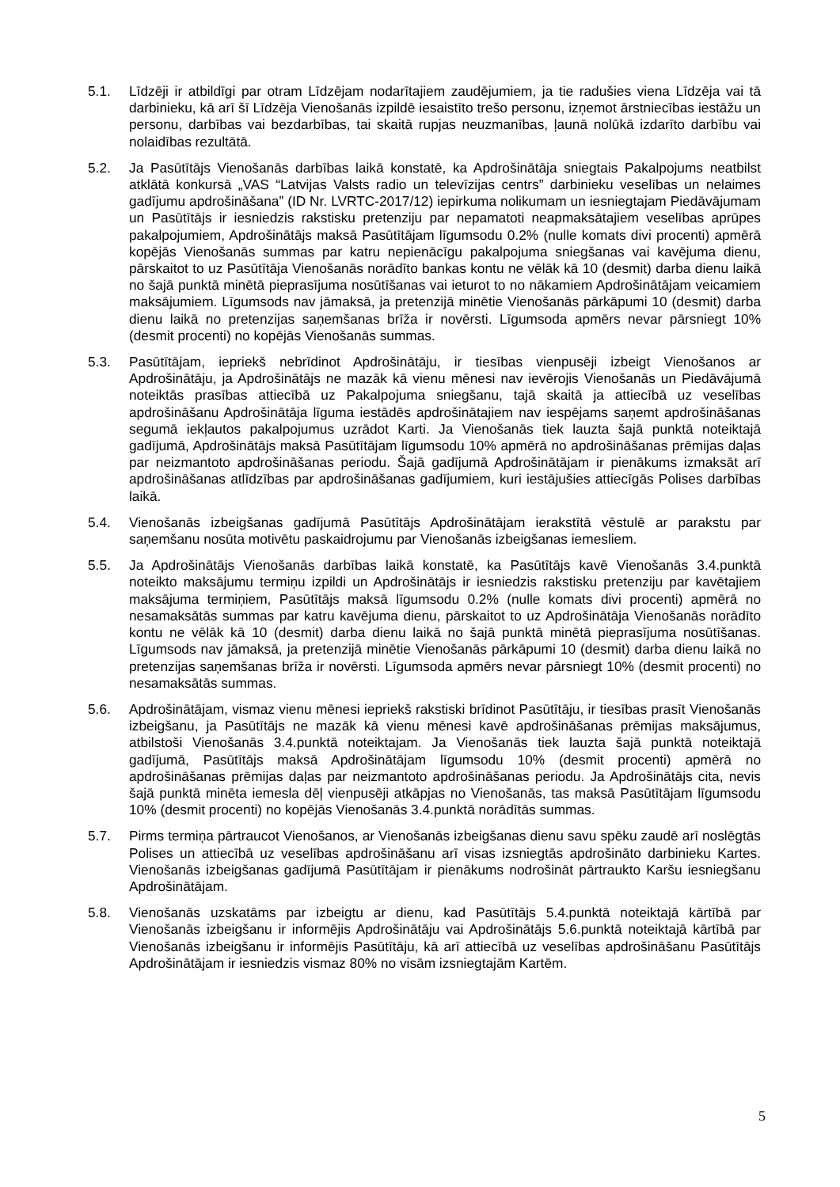5.1. Līdzēji ir atbildīgi par otram Līdzējam nodarītajiem zaudējumiem, ja tie radušies viena Līdzēja vai tā darbinieku, kā arī šī Līdzēja Vienošanās izpildē iesaistīto trešo personu, izņemot ārstniecības iestāžu un personu, darbības vai bezdarbības, tai skaitā rupjas neuzmanības, ļaunā nolūkā izdarīto darbību vai nolaidības rezultātā.
5.2. Ja Pasūtītājs Vienošanās darbības laikā konstatē, ka Apdrošinātāja sniegtais Pakalpojums neatbilst atklātā konkursā „VAS “Latvijas Valsts radio un televīzijas centrs” darbinieku veselības un nelaimes gadījumu apdrošināšana” (ID Nr. LVRTC-2017/12) iepirkuma nolikumam un iesniegtajam Piedāvājumam un Pasūtītājs ir iesniedzis rakstisku pretenziju par nepamatoti neapmaksātajiem veselības aprūpes pakalpojumiem, Apdrošinātājs maksā Pasūtītājam līgumsodu 0.2% (nulle komats divi procenti) apmērā kopējās Vienošanās summas par katru nepienācīgu pakalpojuma sniegšanas vai kavējuma dienu, pārskaitot to uz Pasūtītāja Vienošanās norādīto bankas kontu ne vēlāk kā 10 (desmit) darba dienu laikā no šajā punktā minētā pieprasījuma nosūtīšanas vai ieturot to no nākamiem Apdrošinātājam veicamiem maksājumiem. Līgumsods nav jāmaksā, ja pretenzijā minētie Vienošanās pārkāpumi 10 (desmit) darba dienu laikā no pretenzijas saņemšanas brīža ir novērsti. Līgumsoda apmērs nevar pārsniegt 10% (desmit procenti) no kopējās Vienošanās summas.
5.3. Pasūtītājam, iepriekš nebrīdinot Apdrošinātāju, ir tiesības vienpusēji izbeigt Vienošanos ar Apdrošinātāju, ja Apdrošinātājs ne mazāk kā vienu mēnesi nav ievērojis Vienošanās un Piedāvājumā noteiktās prasības attiecībā uz Pakalpojuma sniegšanu, tajā skaitā ja attiecībā uz veselības apdrošināšanu Apdrošinātāja līguma iestādēs apdrošinātajiem nav iespējams saņemt apdrošināšanas segumā iekļautos pakalpojumus uzrādot Karti. Ja Vienošanās tiek lauzta šajā punktā noteiktajā gadījumā, Apdrošinātājs maksā Pasūtītājam līgumsodu 10% apmērā no apdrošināšanas prēmijas daļas par neizmantoto apdrošināšanas periodu. Šajā gadījumā Apdrošinātājam ir pienākums izmaksāt arī apdrošināšanas atlīdzības par apdrošināšanas gadījumiem, kuri iestājušies attiecīgās Polises darbības laikā.
5.4. Vienošanās izbeigšanas gadījumā Pasūtītājs Apdrošinātājam ierakstītā vēstulē ar parakstu par saņemšanu nosūta motivētu paskaidrojumu par Vienošanās izbeigšanas iemesliem.
5.5. Ja Apdrošinātājs Vienošanās darbības laikā konstatē, ka Pasūtītājs kavē Vienošanās 3.4.punktā noteikto maksājumu termiņu izpildi un Apdrošinātājs ir iesniedzis rakstisku pretenziju par kavētajiem maksājuma termiņiem, Pasūtītājs maksā līgumsodu 0.2% (nulle komats divi procenti) apmērā no nesamaksātās summas par katru kavējuma dienu, pārskaitot to uz Apdrošinātāja Vienošanās norādīto kontu ne vēlāk kā 10 (desmit) darba dienu laikā no šajā punktā minētā pieprasījuma nosūtīšanas. Līgumsods nav jāmaksā, ja pretenzijā minētie Vienošanās pārkāpumi 10 (desmit) darba dienu laikā no pretenzijas saņemšanas brīža ir novērsti. Līgumsoda apmērs nevar pārsniegt 10% (desmit procenti) no nesamaksātās summas.
5.6. Apdrošinātājam, vismaz vienu mēnesi iepriekš rakstiski brīdinot Pasūtītāju, ir tiesības prasīt Vienošanās izbeigšanu, ja Pasūtītājs ne mazāk kā vienu mēnesi kavē apdrošināšanas prēmijas maksājumus, atbilstoši Vienošanās 3.4.punktā noteiktajam. Ja Vienošanās tiek lauzta šajā punktā noteiktajā gadījumā, Pasūtītājs maksā Apdrošinātājam līgumsodu 10% (desmit procenti) apmērā no apdrošināšanas prēmijas daļas par neizmantoto apdrošināšanas periodu. Ja Apdrošinātājs cita, nevis šajā punktā minēta iemesla dēļ vienpusēji atkāpjas no Vienošanās, tas maksā Pasūtītājam līgumsodu 10% (desmit procenti) no kopējās Vienošanās 3.4.punktā norādītās summas.
5.7. Pirms termiņa pārtraucot Vienošanos, ar Vienošanās izbeigšanas dienu savu spēku zaudē arī noslēgtās Polises un attiecībā uz veselības apdrošināšanu arī visas izsniegtās apdrošināto darbinieku Kartes. Vienošanās izbeigšanas gadījumā Pasūtītājam ir pienākums nodrošināt pārtraukto Karšu iesniegšanu Apdrošinātājam.
5.8. Vienošanās uzskatāms par izbeigtu ar dienu, kad Pasūtītājs 5.4.punktā noteiktajā kārtībā par Vienošanās izbeigšanu ir informējis Apdrošinātāju vai Apdrošinātājs 5.6.punktā noteiktajā kārtībā par Vienošanās izbeigšanu ir informējis Pasūtītāju, kā arī attiecībā uz veselības apdrošināšanu Pasūtītājs Apdrošinātājam ir iesniedzis vismaz 80% no visām izsniegtajām Kartēm.
5